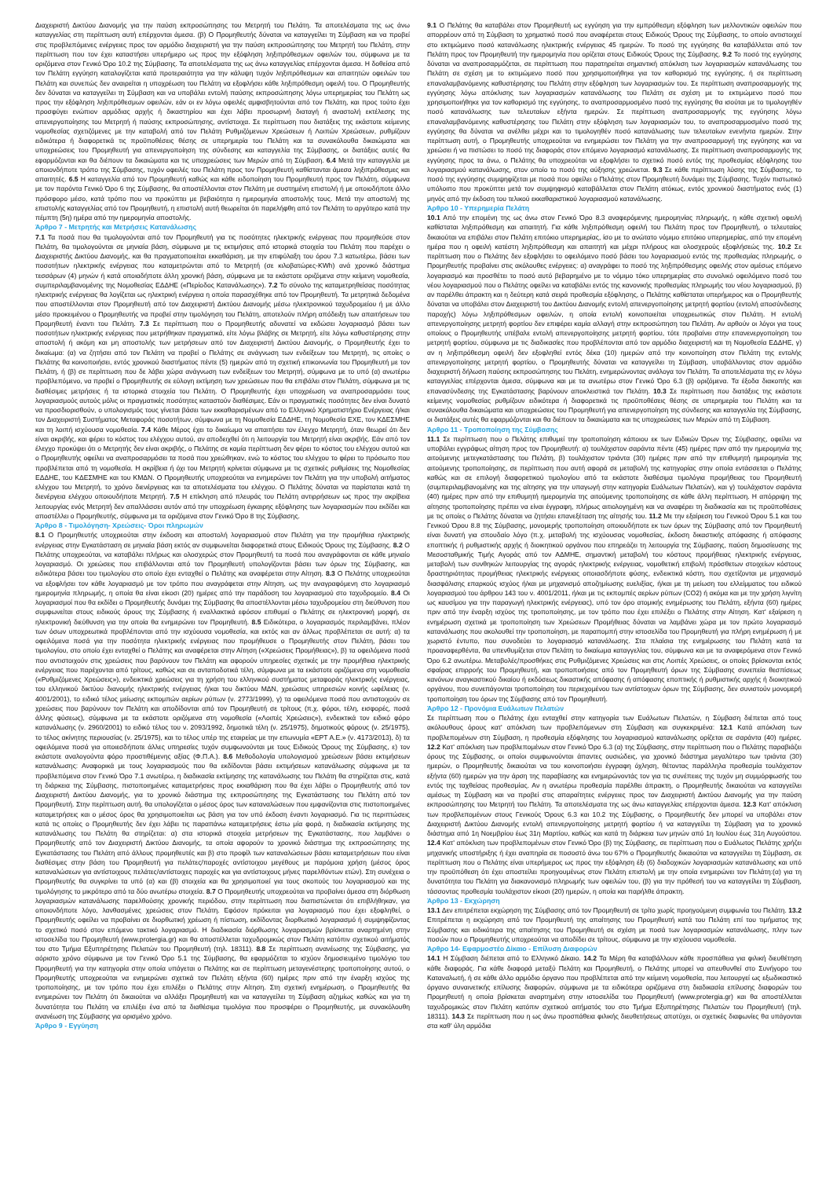Διαχειριστή Δικτύου Διανομής για την παύση εκπροσώπησης του Μετρητή του Πελάτη. Τα αποτελέσματα της ως άνω καταγγελίας στη περίπτωση αυτή επέρχονται άμεσα. (β) Ο Προμηθευτής δύναται να καταγγείλει τη Σύμβαση και να προβεί στις προβλεπόμενες ενέργειες προς τον αρμόδιο διαχειριστή για την παύση εκπροσώπησης του Μετρητή του Πελάτη, στην περίπτωση που τον έχει καταστήσει υπερήμερο ως προς την εξόφληση ληξιπρόθεσμων οφειλών του, σύμφωνα με τα οριζόμενα στον Γενικό Όρο 10.2 της Σύμβασης. Τα αποτελέσματα της ως άνω καταγγελίας επέρχονται άμεσα. Η δοθείσα από τον Πελάτη εγγύηση καταλογίζεται κατά προτεραιότητα για την κάλυψη τυχόν ληξιπρόθεσμων και απαιτητών οφειλών του Πελάτη και συνεπώς δεν αναιρείται η υποχρέωση του Πελάτη να εξοφλήσει κάθε ληξιπρόθεσμη οφειλή του. Ο Προμηθευτής δεν δύναται να καταγγείλει τη Σύμβαση και να υποβάλει εντολή παύσης εκπροσώπησης λόγω υπερημερίας του Πελάτη ως προς την εξόφληση ληξιπρόθεσμων οφειλών, εάν οι εν λόγω οφειλές αμφισβητούνται από τον Πελάτη, και προς τούτο έχει προσφύγει ενώπιον αρμόδιας αρχής ή δικαστηρίου και έχει λάβει προσωρινή διαταγή ή αναστολή εκτέλεσης της απενεργοποίησης του Μετρητή ή παύσης εκπροσώπησης, αντίστοιχα. Σε περίπτωση που διατάξεις της εκάστοτε κείμενης νομοθεσίας σχετιζόμενες με την καταβολή από τον Πελάτη Ρυθμιζόμενων Χρεώσεων ή Λοιπών Χρεώσεων, ρυθμίζουν ειδικότερα ή διαφορετικά τις προϋποθέσεις θέσης σε υπερημερία του Πελάτη και τα συνακόλουθα δικαιώματα και υποχρεώσεις του Προμηθευτή για απενεργοποίηση της σύνδεσης και καταγγελία της Σύμβασης, οι διατάξεις αυτές θα εφαρμόζονται και θα διέπουν τα δικαιώματα και τις υποχρεώσεις των Μερών από τη Σύμβαση. 6.4 Μετά την καταγγελία με οποιονδήποτε τρόπο της Σύμβασης, τυχόν οφειλές του Πελάτη προς τον Προμηθευτή καθίστανται άμεσα ληξιπρόθεσμες και απαιτητές. 6.5 Η καταγγελία από τον Προμηθευτή καθώς και κάθε ειδοποίηση του Προμηθευτή προς τον Πελάτη, σύμφωνα με τον παρόντα Γενικό Όρο 6 της Σύμβασης, θα αποστέλλονται στον Πελάτη με συστημένη επιστολή ή με οποιοδήποτε άλλο πρόσφορο μέσο, κατά τρόπο που να προκύπτει με βεβαιότητα η ημερομηνία αποστολής τους. Μετά την αποστολή της επιστολής καταγγελίας από τον Προμηθευτή, η επιστολή αυτή θεωρείται ότι παρελήφθη από τον Πελάτη το αργότερο κατά την πέμπτη (5η) ημέρα από την ημερομηνία αποστολής.
Άρθρο 7 - Μετρητής και Μετρήσεις Κατανάλωσης
7.1 Τα ποσά που θα τιμολογούνται από τον Προμηθευτή για τις ποσότητες ηλεκτρικής ενέργειας που προμηθεύσε στον Πελάτη, θα τιμολογούνται σε μηνιαία βάση, σύμφωνα με τις εκτιμήσεις από ιστορικά στοιχεία του Πελάτη που παρέχει ο Διαχειριστής Δικτύου Διανομής, και θα πραγματοποιείται εκκαθάριση, με την επιφύλαξη του όρου 7.3 κατωτέρω, βάσει των ποσοτήτων ηλεκτρικής ενέργειας που καταμετρώνται από το Μετρητή (σε κιλοβατώρες-KWh) ανά χρονικό διάστημα τεσσάρων (4) μηνών ή κατά οποιαδήποτε άλλη χρονική βάση, σύμφωνα με τα εκάστοτε οριζόμενα στην κείμενη νομοθεσία, συμπεριλαμβανομένης της Νομοθεσίας ΕΔΔΗΕ («Περίοδος Κατανάλωσης»). 7.2 Το σύνολο της καταμετρηθείσας ποσότητας ηλεκτρικής ενέργειας θα λογίζεται ως ηλεκτρική ενέργεια η οποία παρασχέθηκε από τον Προμηθευτή. Τα μετρητικά δεδομένα που αποστέλλονται στον Προμηθευτή από τον Διαχειριστή Δικτύου Διανομής μέσω ηλεκτρονικού ταχυδρομείου ή με άλλο μέσο προκειμένου ο Προμηθευτής να προβεί στην τιμολόγηση του Πελάτη, αποτελούν πλήρη απόδειξη των απαιτήσεων του Προμηθευτή έναντι του Πελάτη. 7.3 Σε περίπτωση που ο Προμηθευτής αδυνατεί να εκδώσει λογαριασμό βάσει των ποσοτήτων ηλεκτρικής ενέργειας που μετρήθηκαν πραγματικά, είτε λόγω βλάβης σε Μετρητή, είτε λόγω καθυστέρησης στην αποστολή ή ακόμη και μη αποστολής των μετρήσεων από τον Διαχειριστή Δικτύου Διανομής, ο Προμηθευτής έχει το δικαίωμα: (α) να ζητήσει από τον Πελάτη να προβεί ο Πελάτης σε ανάγνωση των ενδείξεων του Μετρητή, τις οποίες ο Πελάτης θα κοινοποιήσει, εντός χρονικού διαστήματος πέντε (5) ημερών από τη σχετική επικοινωνία του Προμηθευτή με τον Πελάτη, ή (β) σε περίπτωση που δε λάβει χώρα ανάγνωση των ενδείξεων του Μετρητή, σύμφωνα με το υπό (α) ανωτέρω προβλεπόμενο, να προβεί ο Προμηθευτής σε εύλογη εκτίμηση των χρεώσεων που θα επιβάλει στον Πελάτη, σύμφωνα με τις διαθέσιμες μετρήσεις ή τα ιστορικά στοιχεία του Πελάτη. Ο Προμηθευτής έχει υποχρέωση να αναπροσαρμόσει τους λογαριασμούς αυτούς μόλις οι πραγματικές ποσότητες καταστούν διαθέσιμες. Εάν οι πραγματικές ποσότητες δεν είναι δυνατό να προσδιορισθούν, ο υπολογισμός τους γίνεται βάσει των εκκαθαρισμένων από το Ελληνικό Χρηματιστήριο Ενέργειας ή/και τον Διαχειριστή Συστήματος Μεταφοράς ποσοτήτων, σύμφωνα με τη Νομοθεσία ΕΔΔΗΕ, τη Νομοθεσία ΕΧΕ, τον ΚΔΕΣΜΗΕ και τη λοιπή ισχύουσα νομοθεσία. 7.4 Κάθε Μέρος έχει το δικαίωμα να απαιτήσει τον έλεγχο Μετρητή, όταν θεωρεί ότι δεν είναι ακριβής, και φέρει το κόστος του ελέγχου αυτού, αν αποδειχθεί ότι η λειτουργία του Μετρητή είναι ακριβής. Εάν από τον έλεγχο προκύψει ότι ο Μετρητής δεν είναι ακριβής, ο Πελάτης σε καμία περίπτωση δεν φέρει το κόστος του ελέγχου αυτού και ο Προμηθευτής οφείλει να αναπροσαρμόσει τα ποσά που χρεώθηκαν, ενώ το κόστος του ελέγχου το φέρει το πρόσωπο που προβλέπεται από τη νομοθεσία. Η ακρίβεια ή όχι του Μετρητή κρίνεται σύμφωνα με τις σχετικές ρυθμίσεις της Νομοθεσίας ΕΔΔΗΕ, του ΚΔΕΣΜΗΕ και του ΚΜΔΝ. Ο Προμηθευτής υποχρεούται να ενημερώνει τον Πελάτη για την υποβολή αιτήματος ελέγχου του Μετρητή, το χρόνο διενέργειας και τα αποτελέσματα του ελέγχου. Ο Πελάτης δύναται να παρίσταται κατά τη διενέργεια ελέγχου οποιουδήποτε Μετρητή. 7.5 Η επίκληση από πλευράς του Πελάτη αντιρρήσεων ως προς την ακρίβεια λειτουργίας ενός Μετρητή δεν απαλλάσσει αυτόν από την υποχρέωση έγκαιρης εξόφλησης των λογαριασμών που εκδίδει και αποστέλλει ο Προμηθευτής, σύμφωνα με τα οριζόμενα στον Γενικό Όρο 8 της Σύμβασης.
Άρθρο 8 - Τιμολόγηση- Χρεώσεις- Όροι πληρωμών
8.1 Ο Προμηθευτής υποχρεούται στην έκδοση και αποστολή λογαριασμού στον Πελάτη για την προμήθεια ηλεκτρικής ενέργειας στην Εγκατάσταση σε μηνιαία βάση εκτός αν συμφωνείται διαφορετικά στους Ειδικούς Όρους της Σύμβασης. 8.2 Ο Πελάτης υποχρεούται, να καταβάλει πλήρως και ολοσχερώς στον Προμηθευτή τα ποσά που αναγράφονται σε κάθε μηνιαίο λογαριασμό. Οι χρεώσεις που επιβάλλονται από τον Προμηθευτή υπολογίζονται βάσει των όρων της Σύμβασης, και ειδικότερα βάσει του τιμολογίου στο οποίο έχει ενταχθεί ο Πελάτης και αναφέρεται στην Αίτηση. 8.3 Ο Πελάτης υποχρεούται να εξοφλήσει τον κάθε λογαριασμό με τον τρόπο που αναγράφεται στην Αίτηση, ως την αναγραφόμενη στο λογαριασμό ημερομηνία πληρωμής, η οποία θα είναι είκοσι (20) ημέρες από την παράδοση του λογαριασμού στο ταχυδρομείο. 8.4 Οι λογαριασμοί που θα εκδίδει ο Προμηθευτής δυνάμει της Σύμβασης θα αποστέλλονται μέσω ταχυδρομείου στη διεύθυνση που συμφωνείται στους ειδικούς όρους της Σύμβασης ή εναλλακτικά εφόσον επιθυμεί ο Πελάτης σε ηλεκτρονική μορφή, σε ηλεκτρονική διεύθυνση για την οποία θα ενημερώνει τον Προμηθευτή. 8.5 Ειδικότερα, ο λογαριασμός περιλαμβάνει, πλέον των όσων υποχρεωτικά προβλέπονται από την ισχύουσα νομοθεσία, και εκτός και αν άλλως προβλέπεται σε αυτή: α) τα οφειλόμενα ποσά για την ποσότητα ηλεκτρικής ενέργειας που προμήθευσε ο Προμηθευτής στον Πελάτη, βάσει του τιμολογίου, στο οποίο έχει ενταχθεί ο Πελάτης και αναφέρεται στην Αίτηση («Χρεώσεις Προμήθειας»), β) τα οφειλόμενα ποσά που αντιστοιχούν στις χρεώσεις που βαρύνουν τον Πελάτη και αφορούν υπηρεσίες σχετικές με την προμήθεια ηλεκτρικής ενέργειας που παρέχονται από τρίτους, καθώς και σε ανταποδοτικά τέλη, σύμφωνα με τα εκάστοτε οριζόμενα στη νομοθεσία («Ρυθμιζόμενες Χρεώσεις»), ενδεικτικά χρεώσεις για τη χρήση του ελληνικού συστήματος μεταφοράς ηλεκτρικής ενέργειας, του ελληνικού δικτύου διανομής ηλεκτρικής ενέργειας ή/και του δικτύου ΜΔΝ, χρεώσεις υπηρεσιών κοινής ωφέλειας (ν. 4001/2001), το ειδικό τέλος μείωσης εκπομπών αερίων ρύπων (ν. 2773/1999), γ) τα οφειλόμενα ποσά που αντιστοιχούν σε χρεώσεις που βαρύνουν τον Πελάτη και αποδίδονται από τον Προμηθευτή σε τρίτους (π.χ. φόροι, τέλη, εισφορές, ποσά άλλης φύσεως), σύμφωνα με τα εκάστοτε οριζόμενα στη νομοθεσία («Λοιπές Χρεώσεις»), ενδεικτικά τον ειδικό φόρο κατανάλωσης (ν. 2960/2001) το ειδικό τέλος του ν. 2093/1992, δημοτικά τέλη (ν. 25/1975), δημοτικούς φόρους (ν. 25/1975), το τέλος ακίνητης περιουσίας (ν. 25/1975), και το τέλος υπέρ της εταιρείας με την επωνυμία «ΕΡΤ Α.Ε.» (ν. 4173/2013), δ) τα οφειλόμενα ποσά για οποιεσδήποτε άλλες υπηρεσίες τυχόν συμφωνούνται με τους Ειδικούς Όρους της Σύμβασης, ε) τον εκάστοτε αναλογούντα φόρο προστιθέμενης αξίας (Φ.Π.Α.). 8.6 Μεθοδολογία υπολογισμού χρεώσεων βάσει εκτιμήσεων κατανάλωσης: Αναφορικά με τους λογαριασμούς που θα εκδίδονται βάσει εκτιμήσεων κατανάλωσης σύμφωνα με τα προβλεπόμενα στον Γενικό Όρο 7.1 ανωτέρω, η διαδικασία εκτίμησης της κατανάλωσης του Πελάτη θα στηρίζεται στις, κατά τη διάρκεια της Σύμβασης, πιστοποιημένες καταμετρήσεις προς εκκαθάριση που θα έχει λάβει ο Προμηθευτής από τον Διαχειριστή Δικτύου Διανομής, για το χρονικό διάστημα της εκπροσώπησης της Εγκατάστασης του Πελάτη από τον Προμηθευτή. Στην περίπτωση αυτή, θα υπολογίζεται ο μέσος όρος των καταναλώσεων που εμφανίζονται στις πιστοποιημένες καταμετρήσεις και ο μέσος όρος θα χρησιμοποιείται ως βάση για τον υπό έκδοση έναντι λογαριασμό. Για τις περιπτώσεις κατά τις οποίες ο Προμηθευτής δεν έχει λάβει τις παραπάνω καταμετρήσεις έστω μία φορά, η διαδικασία εκτίμησης της κατανάλωσης του Πελάτη θα στηρίζεται: α) στα ιστορικά στοιχεία μετρήσεων της Εγκατάστασης, που λαμβάνει ο Προμηθευτής από τον Διαχειριστή Δικτύου Διανομής, τα οποία αφορούν το χρονικό διάστημα της εκπροσώπησης της Εγκατάστασης του Πελάτη από άλλους προμηθευτές και β) στο προφίλ των καταναλώσεων βάσει καταμετρήσεων που είναι διαθέσιμες στην βάση του Προμηθευτή για πελάτες/παροχές αντίστοιχου μεγέθους με παρόμοια χρήση (μέσος όρος καταναλώσεων για αντίστοιχους πελάτες/αντίστοιχες παροχές και για αντίστοιχους μήνες παρελθόντων ετών). Στη συνέχεια ο Προμηθευτής θα συγκρίνει τα υπό (α) και (β) στοιχεία και θα χρησιμοποιεί για τους σκοπούς του λογαριασμού και της τιμολόγησης το μικρότερο από τα δύο ανωτέρω στοιχεία. 8.7 Ο Προμηθευτής υποχρεούται να προβαίνει άμεσα στη διόρθωση λογαριασμών κατανάλωσης παρελθούσης χρονικής περιόδου, στην περίπτωση που διαπιστώνεται ότι επιβλήθηκαν, για οποιονδήποτε λόγο, λανθασμένες χρεώσεις στον Πελάτη. Εφόσον πρόκειται για λογαριασμό που έχει εξοφληθεί, ο Προμηθευτής οφείλει να προβαίνει σε διορθωτική χρέωση ή πίστωση, εκδίδοντας διορθωτικό λογαριασμό ή συμψηφίζοντας το σχετικό ποσό στον επόμενο τακτικό λογαριασμό. Η διαδικασία διόρθωσης λογαριασμών βρίσκεται αναρτημένη στην ιστοσελίδα του Προμηθευτή (www.protergia.gr) και θα αποστέλλεται ταχυδρομικώς στον Πελάτη κατόπιν σχετικού αιτήματός του στο Τμήμα Εξυπηρέτησης Πελατών του Προμηθευτή (τηλ. 18311). 8.8 Σε περίπτωση ανανέωσης της Σύμβασης, για αόριστο χρόνο σύμφωνα με τον Γενικό Όρο 5.1 της Σύμβασης, θα εφαρμόζεται το ισχύον δημοσιευμένο τιμολόγιο του Προμηθευτή για την κατηγορία στην οποία υπάγεται ο Πελάτης και σε περίπτωση μεταγενέστερης τροποποίησης αυτού, ο Προμηθευτής υποχρεούται να ενημερώνει σχετικά τον Πελάτη εξήντα (60) ημέρες πριν από την έναρξη ισχύος της τροποποίησης, με τον τρόπο που έχει επιλέξει ο Πελάτης στην Αίτηση. Στη σχετική ενημέρωση, ο Προμηθευτής θα ενημερώνει τον Πελάτη ότι δικαιούται να αλλάξει Προμηθευτή και να καταγγείλει τη Σύμβαση αζημίως καθώς και για τη δυνατότητα του Πελάτη να επιλέξει ένα από τα διαθέσιμα τιμολόγια που προσφέρει ο Προμηθευτής, με συνακόλουθη ανανέωση της Σύμβασης για ορισμένο χρόνο.
Άρθρο 9 - Εγγύηση
9.1 Ο Πελάτης θα καταβάλει στον Προμηθευτή ως εγγύηση για την εμπρόθεσμη εξόφληση των μελλοντικών οφειλών που απορρέουν από τη Σύμβαση το χρηματικό ποσό που αναφέρεται στους Ειδικούς Όρους της Σύμβασης, το οποίο αντιστοιχεί στο εκτιμώμενο ποσό κατανάλωσης ηλεκτρικής ενέργειας 45 ημερών. Το ποσό της εγγύησης θα καταβάλλεται από τον Πελάτη προς τον Προμηθευτή την ημερομηνία που ορίζεται στους Ειδικούς Όρους της Σύμβασης. 9.2 Το ποσό της εγγύησης δύναται να αναπροσαρμόζεται, σε περίπτωση που παρατηρείται σημαντική απόκλιση των λογαριασμών κατανάλωσης του Πελάτη σε σχέση με το εκτιμώμενο ποσό που χρησιμοποιήθηκε για τον καθορισμό της εγγύησης, ή σε περίπτωση επαναλαμβανόμενης καθυστέρησης του Πελάτη στην εξόφληση των λογαριασμών του. Σε περίπτωση αναπροσαρμογής της εγγύησης λόγω απόκλισης των λογαριασμών κατανάλωσης του Πελάτη σε σχέση με το εκτιμώμενο ποσό που χρησιμοποιήθηκε για τον καθορισμό της εγγύησης, το αναπροσαρμοσμένο ποσό της εγγύησης θα ισούται με το τιμολογηθέν ποσό κατανάλωσης των τελευταίων εξήντα ημερών. Σε περίπτωση αναπροσαρμογής της εγγύησης λόγω επαναλαμβανόμενης καθυστέρησης του Πελάτη στην εξόφληση των λογαριασμών του, το αναπροσαρμοσμένο ποσό της εγγύησης θα δύναται να ανέλθει μέχρι και το τιμολογηθέν ποσό κατανάλωσης των τελευταίων ενενήντα ημερών. Στην περίπτωση αυτή, ο Προμηθευτής υποχρεούται να ενημερώσει τον Πελάτη για την αναπροσαρμογή της εγγύησης και να χρεώσει ή να πιστώσει το ποσό της διαφοράς στον επόμενο λογαριασμό κατανάλωσης. Σε περίπτωση αναπροσαρμογής της εγγύησης προς τα άνω, ο Πελάτης θα υποχρεούται να εξοφλήσει το σχετικό ποσό εντός της προθεσμίας εξόφλησης του λογαριασμού κατανάλωσης, στον οποίο το ποσό της αύξησης χρεώνεται. 9.3 Σε κάθε περίπτωση λύσης της Σύμβασης, το ποσό της εγγύησης συμψηφίζεται με ποσά που οφείλει ο Πελάτης στον Προμηθευτή δυνάμει της Σύμβασης. Τυχόν πιστωτικό υπόλοιπο που προκύπτει μετά τον συμψηφισμό καταβάλλεται στον Πελάτη ατόκως, εντός χρονικού διαστήματος ενός (1) μηνός από την έκδοση του τελικού εκκαθαριστικού λογαριασμού κατανάλωσης.
Άρθρο 10 - Υπερημερία Πελάτη
10.1 Από την επομένη της ως άνω στον Γενικό Όρο 8.3 αναφερόμενης ημερομηνίας πληρωμής, η κάθε σχετική οφειλή καθίσταται ληξιπρόθεσμη και απαιτητή. Για κάθε ληξιπρόθεσμη οφειλή του Πελάτη προς τον Προμηθευτή, ο τελευταίος δικαιούται να επιβάλει στον Πελάτη επιτόκιο υπερημερίας, ίσο με το ανώτατο νόμιμο επιτόκιο υπερημερίας, από την επομένη ημέρα που η οφειλή κατέστη ληξιπρόθεσμη και απαιτητή και μέχρι πλήρους και ολοσχερούς εξοφλήσεώς της. 10.2 Σε περίπτωση που ο Πελάτης δεν εξοφλήσει το οφειλόμενο ποσό βάσει του λογαριασμού εντός της προθεσμίας πληρωμής, ο Προμηθευτής προβαίνει στις ακόλουθες ενέργειες: α) αναγράφει το ποσό της ληξιπρόθεσμης οφειλής στον αμέσως επόμενο λογαριασμό και προσθέτει το ποσό αυτό βεβαρημένο με το νόμιμο τόκο υπερημερίας στο συνολικό οφειλόμενο ποσό του νέου λογαριασμού που ο Πελάτης οφείλει να καταβάλει εντός της κανονικής προθεσμίας πληρωμής του νέου λογαριασμού, β) αν παρέλθει άπρακτη και η δεύτερη κατά σειρά προθεσμία εξόφλησης, ο Πελάτης καθίσταται υπερήμερος και ο Προμηθευτής δύναται να υποβάλει στον Διαχειριστή του Δικτύου Διανομής εντολή απενεργοποίησης μετρητή φορτίου (εντολή αποσύνδεσης παροχής) λόγω ληξιπρόθεσμων οφειλών, η οποία εντολή κοινοποιείται υποχρεωτικώς στον Πελάτη. Η εντολή απενεργοποίησης μετρητή φορτίου δεν επιφέρει καμία αλλαγή στην εκπροσώπηση του Πελάτη. Αν αρθούν οι λόγοι για τους οποίους ο Προμηθευτής υπέβαλε εντολή απενεργοποίησης μετρητή φορτίου, τότε προβαίνει στην επανενεργοποίηση του μετρητή φορτίου, σύμφωνα με τις διαδικασίες που προβλέπονται από τον αρμόδιο διαχειριστή και τη Νομοθεσία ΕΔΔΗΕ, γ) αν η ληξιπρόθεσμη οφειλή δεν εξοφληθεί εντός δέκα (10) ημερών από την κοινοποίηση στον Πελάτη της εντολής απενεργοποίησης μετρητή φορτίου, ο Προμηθευτής δύναται να καταγγείλει τη Σύμβαση, υποβάλλοντας στον αρμόδιο διαχειριστή δήλωση παύσης εκπροσώπησης του Πελάτη, ενημερώνοντας ανάλογα τον Πελάτη. Τα αποτελέσματα της εν λόγω καταγγελίας επέρχονται άμεσα, σύμφωνα και με τα ανωτέρω στον Γενικό Όρο 6.3 (β) οριζόμενα. Τα έξοδα διακοπής και επανασύνδεσης της Εγκατάστασης βαρύνουν αποκλειστικά τον Πελάτη. 10.3 Σε περίπτωση που διατάξεις της εκάστοτε κείμενης νομοθεσίας ρυθμίζουν ειδικότερα ή διαφορετικά τις προϋποθέσεις θέσης σε υπερημερία του Πελάτη και τα συνακόλουθα δικαιώματα και υποχρεώσεις του Προμηθευτή για απενεργοποίηση της σύνδεσης και καταγγελία της Σύμβασης, οι διατάξεις αυτές θα εφαρμόζονται και θα διέπουν τα δικαιώματα και τις υποχρεώσεις των Μερών από τη Σύμβαση.
Άρθρο 11 - Τροποποίηση της Σύμβασης
11.1 Σε περίπτωση που ο Πελάτης επιθυμεί την τροποποίηση κάποιου εκ των Ειδικών Όρων της Σύμβασης, οφείλει να υποβάλει εγγράφως αίτηση προς τον Προμηθευτή: α) τουλάχιστον σαράντα πέντε (45) ημέρες πριν από την ημερομηνία της αιτούμενης μετεγκατάστασης του Πελάτη, β) τουλάχιστον τριάντα (30) ημέρες πριν από την επιθυμητή ημερομηνία της αιτούμενης τροποποίησης, σε περίπτωση που αυτή αφορά σε μεταβολή της κατηγορίας στην οποία εντάσσεται ο Πελάτης καθώς και σε επιλογή διαφορετικού τιμολογίου από τα εκάστοτε διαθέσιμα τιμολόγια προμήθειας του Προμηθευτή (συμπεριλαμβανομένης και της αίτησης για την υπαγωγή στην κατηγορία Ευάλωτων Πελατών), και γ) τουλάχιστον σαράντα (40) ημέρες πριν από την επιθυμητή ημερομηνία της αιτούμενης τροποποίησης σε κάθε άλλη περίπτωση. Η απόρριψη της αίτησης τροποποίησης πρέπει να είναι έγγραφη, πλήρως αιτιολογημένη και να αναφέρει τη διαδικασία και τις προϋποθέσεις με τις οποίες ο Πελάτης δύναται να ζητήσει επανεξέταση της αίτησής του. 11.2 Με την εξαίρεση του Γενικού Όρου 5.1 και του Γενικού Όρου 8.8 της Σύμβασης, μονομερής τροποποίηση οποιουδήποτε εκ των όρων της Σύμβασης από τον Προμηθευτή είναι δυνατή για σπουδαίο λόγο (π.χ. μεταβολή της ισχύουσας νομοθεσίας, έκδοση δικαστικής απόφασης ή απόφασης εποπτικής ή ρυθμιστικής αρχής ή διοικητικού οργάνου που επηρεάζει τη λειτουργία της Σύμβασης, παύση δημοσίευσης της Μεσοσταθμικής Τιμής Αγοράς από τον ΑΔΜΗΕ, σημαντική μεταβολή του κόστους προμήθειας ηλεκτρικής ενέργειας, μεταβολή των συνθηκών λειτουργίας της αγοράς ηλεκτρικής ενέργειας, νομοθετική επιβολή πρόσθετων στοιχείων κόστους δραστηριότητας προμήθειας ηλεκτρικής ενέργειας οποιασδήποτε φύσης, ενδεικτικά κόστη, που σχετίζονται με μηχανισμό διασφάλισης επαρκούς ισχύος ή/και με μηχανισμό αποζημίωσης ευελιξίας, ή/και με τη μείωση του ελλείμματος του ειδικού λογαριασμού του άρθρου 143 του ν. 4001/2011, ή/και με τις εκπομπές αερίων ρύπων (CO2) ή ακόμα και με την χρήση λιγνίτη ως καυσίμου για την παραγωγή ηλεκτρικής ενέργειας), υπό τον όρο ατομικής ενημέρωσης του Πελάτη, εξήντα (60) ημέρες πριν από την έναρξη ισχύος της τροποποίησης, με τον τρόπο που έχει επιλέξει ο Πελάτης στην Αίτηση. Κατ' εξαίρεση η ενημέρωση σχετικά με τροποποίηση των Χρεώσεων Προμήθειας δύναται να λαμβάνει χώρα με τον πρώτο λογαριασμό κατανάλωσης που ακολουθεί την τροποποίηση, με παραπομπή στην ιστοσελίδα του Προμηθευτή για πλήρη ενημέρωση ή με χωριστό έντυπο, που συνοδεύει το λογαριασμό κατανάλωσης. Στα πλαίσια της ενημέρωσης του Πελάτη κατά τα προαναφερθέντα, θα υπενθυμίζεται στον Πελάτη το δικαίωμα καταγγελίας του, σύμφωνα και με τα αναφερόμενα στον Γενικό Όρο 6.2 ανωτέρω. Μεταβολές/προσθήκες στις Ρυθμιζόμενες Χρεώσεις και στις Λοιπές Χρεώσεις, οι οποίες βρίσκονται εκτός σφαίρας επιρροής του Προμηθευτή, και τροποποιήσεις από τον Προμηθευτή όρων της Σύμβασης συνεπεία θεσπίσεως κανόνων αναγκαστικού δικαίου ή εκδόσεως δικαστικής απόφασης ή απόφασης εποπτικής ή ρυθμιστικής αρχής ή διοικητικού οργάνου, που συνεπάγονται τροποποίηση του περιεχομένου των αντίστοιχων όρων της Σύμβασης, δεν συνιστούν μονομερή τροποποίηση του όρων της Σύμβασης από τον Προμηθευτή.
Άρθρο 12 - Προνόμια Ευάλωτων Πελατών
Σε περίπτωση που ο Πελάτης έχει ενταχθεί στην κατηγορία των Ευάλωτων Πελατών, η Σύμβαση διέπεται από τους ακόλουθους όρους κατ' απόκλιση των προβλεπόμενων στη Σύμβαση και συγκεκριμένα: 12.1 Κατά απόκλιση των προβλεπομένων στη Σύμβαση, η προθεσμία εξόφλησης του λογαριασμού κατανάλωσης ορίζεται σε σαράντα (40) ημέρες. 12.2 Κατ' απόκλιση των προβλεπομένων στον Γενικό Όρο 6.3 (α) της Σύμβασης, στην περίπτωση που ο Πελάτης παραβιάζει όρους της Σύμβασης, οι οποίοι συμφωνούνται άπαντες ουσιώδεις, για χρονικό διάστημα μεγαλύτερο των τριάντα (30) ημερών, ο Προμηθευτής δικαιούται να του κοινοποιήσει έγγραφη όχληση, θέτοντας παράλληλα προθεσμία τουλάχιστον εξήντα (60) ημερών για την άρση της παραβίασης και ενημερώνοντάς τον για τις συνέπειες της τυχόν μη συμμόρφωσής του εντός της ταχθείσας προθεσμίας. Αν η ανωτέρω προθεσμία παρέλθει άπρακτη, ο Προμηθευτής δικαιούται να καταγγείλει αμέσως τη Σύμβαση και να προβεί στις απαραίτητες ενέργειες προς τον Διαχειριστή Δικτύου Διανομής για την παύση εκπροσώπησης του Μετρητή του Πελάτη. Τα αποτελέσματα της ως άνω καταγγελίας επέρχονται άμεσα. 12.3 Κατ' απόκλιση των προβλεπομένων στους Γενικούς Όρους 6.3 και 10.2 της Σύμβασης, ο Προμηθευτής δεν μπορεί να υποβάλει στον Διαχειριστή Δικτύου Διανομής εντολή απενεργοποίησης μετρητή φορτίου ή να καταγγείλει τη Σύμβαση για το χρονικό διάστημα από 1η Νοεμβρίου έως 31η Μαρτίου, καθώς και κατά τη διάρκεια των μηνών από 1η Ιουλίου έως 31η Αυγούστου. 12.4 Κατ' απόκλιση των προβλεπομένων στον Γενικό Όρο (β) της Σύμβασης, σε περίπτωση που ο Ευάλωτος Πελάτης χρήζει μηχανικής υποστήριξης ή έχει αναπηρία σε ποσοστό άνω του 67% ο Προμηθευτής δικαιούται να καταγγείλει τη Σύμβαση, σε περίπτωση που ο Πελάτης είναι υπερήμερος ως προς την εξόφληση έξι (6) διαδοχικών λογαριασμών κατανάλωσης και υπό την προϋπόθεση ότι έχει αποστείλει προηγουμένως στον Πελάτη επιστολή με την οποία ενημερώνει τον Πελάτη:(α) για τη δυνατότητα του Πελάτη για διακανονισμό πληρωμής των οφειλών του, (β) για την πρόθεσή του να καταγγείλει τη Σύμβαση, τάσσοντας προθεσμία τουλάχιστον είκοσι (20) ημερών, η οποία και παρήλθε άπρακτη.
Άρθρο 13 - Εκχώρηση
13.1 Δεν επιτρέπεται εκχώρηση της Σύμβασης από τον Προμηθευτή σε τρίτο χωρίς προηγούμενη συμφωνία του Πελάτη. 13.2 Επιτρέπεται η εκχώρηση από τον Προμηθευτή της απαίτησης του Προμηθευτή κατά του Πελάτη επί του τιμήματος της Σύμβασης και ειδικότερα της απαίτησης του Προμηθευτή σε σχέση με ποσά των λογαριασμών κατανάλωσης, πλην των ποσών που ο Προμηθευτής υποχρεούται να αποδίδει σε τρίτους, σύμφωνα με την ισχύουσα νομοθεσία.
Άρθρο 14- Εφαρμοστέο Δίκαιο - Επίλυση Διαφορών
14.1 Η Σύμβαση διέπεται από το Ελληνικό Δίκαιο. 14.2 Τα Μέρη θα καταβάλλουν κάθε προσπάθεια για φιλική διευθέτηση κάθε διαφοράς. Για κάθε διαφορά μεταξύ Πελάτη και Προμηθευτή, ο Πελάτης μπορεί να απευθυνθεί στο Συνήγορο του Καταναλωτή, ή σε κάθε άλλο αρμόδιο όργανο που προβλέπεται από την κείμενη νομοθεσία, που λειτουργεί ως εξωδικαστικό όργανο συναινετικής επίλυσης διαφορών, σύμφωνα με τα ειδικότερα οριζόμενα στη διαδικασία επίλυσης διαφορών του Προμηθευτή η οποία βρίσκεται αναρτημένη στην ιστοσελίδα του Προμηθευτή (www.protergia.gr) και θα αποστέλλεται ταχυδρομικώς στον Πελάτη κατόπιν σχετικού αιτήματός του στο Τμήμα Εξυπηρέτησης Πελατών του Προμηθευτή (τηλ. 18311). 14.3 Σε περίπτωση που η ως άνω προσπάθεια φιλικής διευθετήσεως αποτύχει, οι σχετικές διαφωνίες θα υπάγονται στα καθ' ύλη αρμόδια